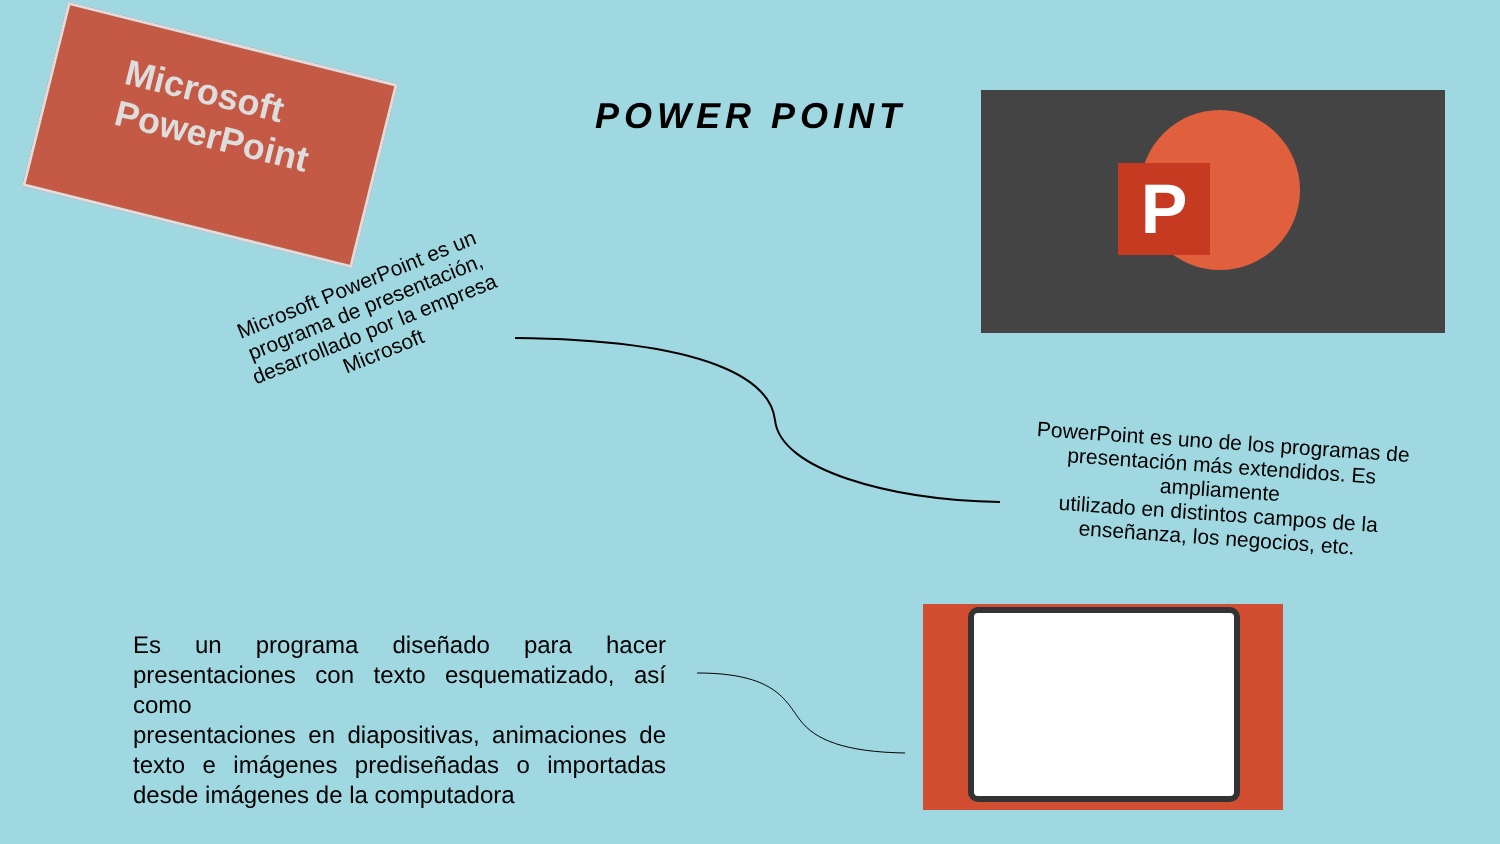Microsoft
PowerPoint
POWER POINT
P
Microsoft PowerPoint es un programa de presentación, desarrollado por la empresa Microsoft
PowerPoint es uno de los programas de presentación más extendidos. Es ampliamente
utilizado en distintos campos de la enseñanza, los negocios, etc.
Es un programa diseñado para hacer presentaciones con texto esquematizado, así como
presentaciones en diapositivas, animaciones de texto e imágenes prediseñadas o importadas desde imágenes de la computadora